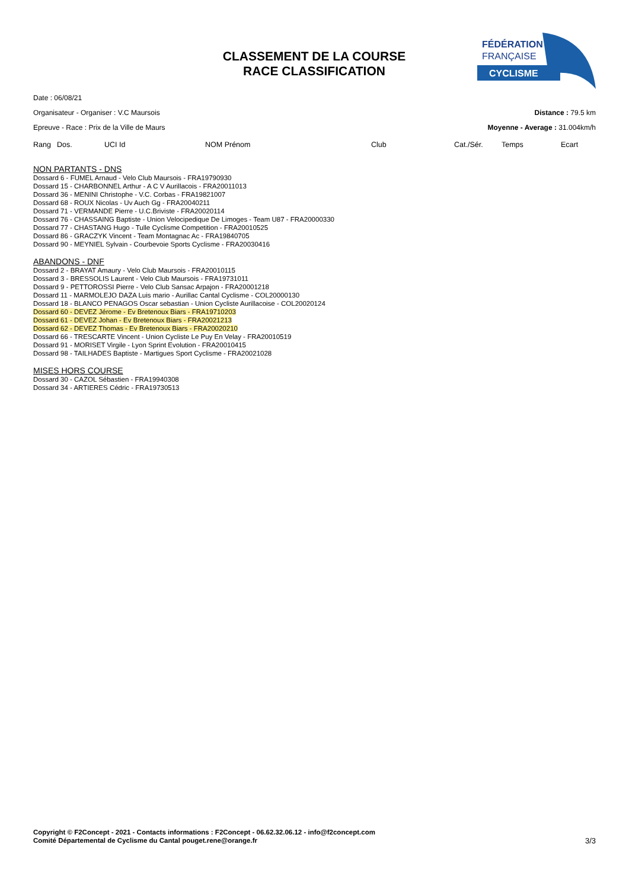CLASSEMENT DE LA COURSE
RACE CLASSIFICATION
FÉDÉRATION
FRANÇAISE
CYCLISME
Date : 06/08/21
Organisateur - Organiser : V.C Maursois Distance : 79.5 km
Epreuve - Race : Prix de la Ville de Maurs Moyenne - Average : 31.004km/h
| Rang | Dos. | UCI Id | NOM Prénom | Club | Cat./Sér. | Temps | Ecart |
| --- | --- | --- | --- | --- | --- | --- | --- |
NON PARTANTS - DNS
Dossard 6 - FUMEL Arnaud - Velo Club Maursois - FRA19790930
Dossard 15 - CHARBONNEL Arthur - A C V Aurillacois - FRA20011013
Dossard 36 - MENINI Christophe - V.C. Corbas - FRA19821007
Dossard 68 - ROUX Nicolas - Uv Auch Gg - FRA20040211
Dossard 71 - VERMANDE Pierre - U.C.Briviste - FRA20020114
Dossard 76 - CHASSAING Baptiste - Union Velocipedique De Limoges - Team U87 - FRA20000330
Dossard 77 - CHASTANG Hugo - Tulle Cyclisme Competition - FRA20010525
Dossard 86 - GRACZYK Vincent - Team Montagnac Ac - FRA19840705
Dossard 90 - MEYNIEL Sylvain - Courbevoie Sports Cyclisme - FRA20030416
ABANDONS - DNF
Dossard 2 - BRAYAT Amaury - Velo Club Maursois - FRA20010115
Dossard 3 - BRESSOLIS Laurent - Velo Club Maursois - FRA19731011
Dossard 9 - PETTOROSSI Pierre - Velo Club Sansac Arpajon - FRA20001218
Dossard 11 - MARMOLEJO DAZA Luis mario - Aurillac Cantal Cyclisme - COL20000130
Dossard 18 - BLANCO PENAGOS Oscar sebastian - Union Cycliste Aurillacoise - COL20020124
Dossard 60 - DEVEZ Jérome - Ev Bretenoux Biars - FRA19710203
Dossard 61 - DEVEZ Johan - Ev Bretenoux Biars - FRA20021213
Dossard 62 - DEVEZ Thomas - Ev Bretenoux Biars - FRA20020210
Dossard 66 - TRESCARTE Vincent - Union Cycliste Le Puy En Velay - FRA20010519
Dossard 91 - MORISET Virgile - Lyon Sprint Evolution - FRA20010415
Dossard 98 - TAILHADES Baptiste - Martigues Sport Cyclisme - FRA20021028
MISES HORS COURSE
Dossard 30 - CAZOL Sébastien - FRA19940308
Dossard 34 - ARTIERES Cédric - FRA19730513
Copyright © F2Concept - 2021 - Contacts informations : F2Concept - 06.62.32.06.12 - info@f2concept.com
Comité Départemental de Cyclisme du Cantal pouget.rene@orange.fr
3/3